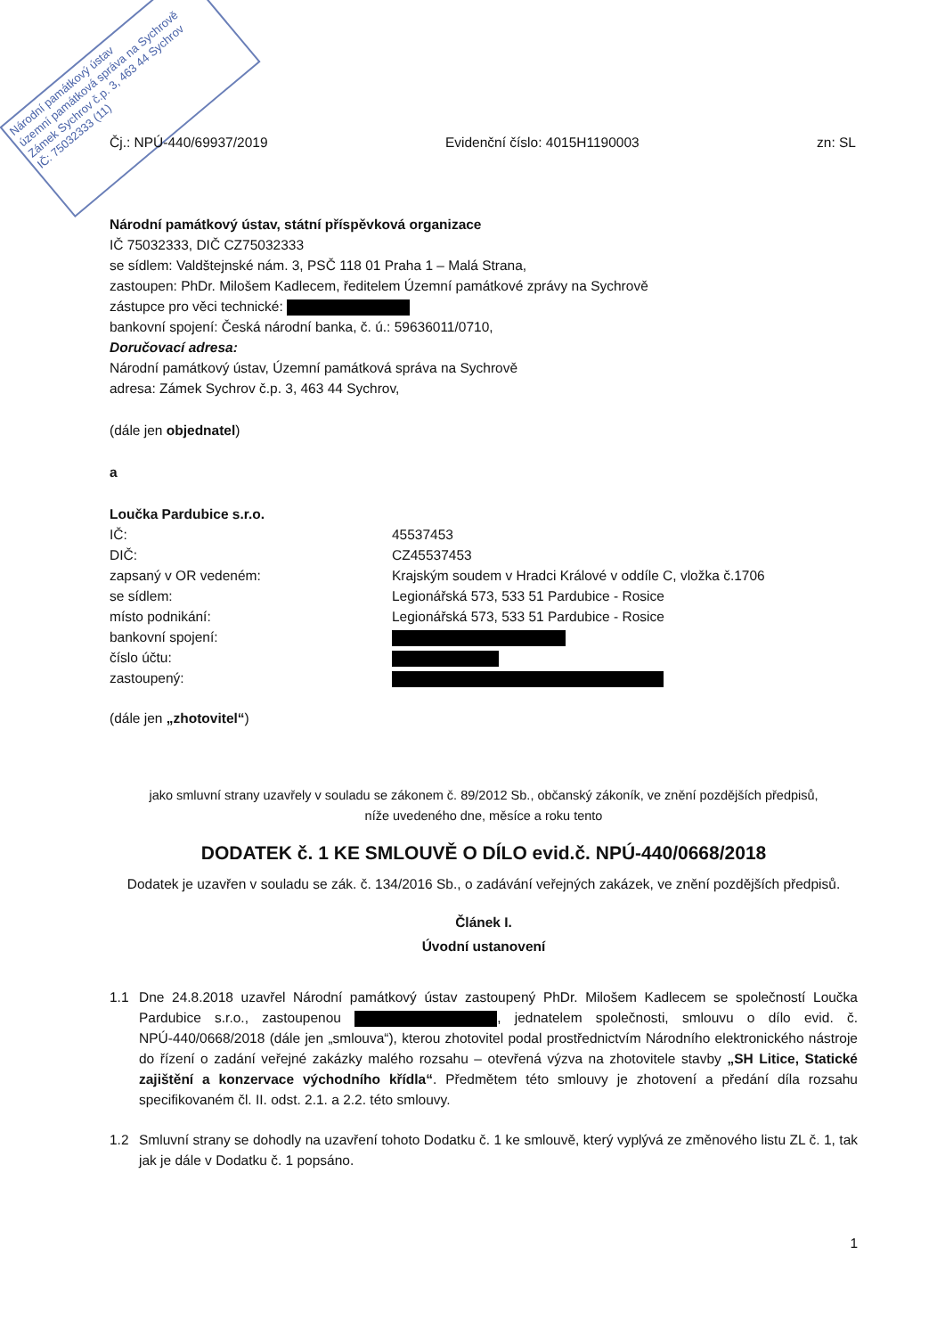Národní památkový ústav
územní památková správa na Sychrově
Zámek Sychrov č.p. 3, 463 44 Sychrov
IČ: 75032333 (11)
Čj.: NPÚ-440/69937/2019 Evidenční číslo: 4015H1190003 zn: SL
Národní památkový ústav, státní příspěvková organizace
IČ 75032333, DIČ CZ75032333
se sídlem: Valdštejnské nám. 3, PSČ 118 01 Praha 1 – Malá Strana,
zastoupen: PhDr. Milošem Kadlecem, ředitelem Územní památkové zprávy na Sychrově
zástupce pro věci technické:
bankovní spojení: Česká národní banka, č. ú.: 59636011/0710,
Doručovací adresa:
Národní památkový ústav, Územní památková správa na Sychrově
adresa: Zámek Sychrov č.p. 3, 463 44 Sychrov,
(dále jen objednatel)
a
Loučka Pardubice s.r.o.
IČ: 45537453
DIČ: CZ45537453
zapsaný v OR vedeném: Krajským soudem v Hradci Králové v oddíle C, vložka č.1706
se sídlem: Legionářská 573, 533 51 Pardubice - Rosice
místo podnikání: Legionářská 573, 533 51 Pardubice - Rosice
bankovní spojení:
číslo účtu:
zastoupený:
(dále jen „zhotovitel“)
jako smluvní strany uzavřely v souladu se zákonem č. 89/2012 Sb., občanský zákoník, ve znění pozdějších předpisů,
níže uvedeného dne, měsíce a roku tento
DODATEK č. 1 KE SMLOUVĚ O DÍLO evid.č. NPÚ-440/0668/2018
Dodatek je uzavřen v souladu se zák. č. 134/2016 Sb., o zadávání veřejných zakázek, ve znění pozdějších předpisů.
Článek I.
Úvodní ustanovení
1.1 Dne 24.8.2018 uzavřel Národní památkový ústav zastoupený PhDr. Milošem Kadlecem se společností Loučka Pardubice s.r.o., zastoupenou , jednatelem společnosti, smlouvu o dílo evid. č. NPÚ-440/0668/2018 (dále jen „smlouva“), kterou zhotovitel podal prostřednictvím Národního elektronického nástroje do řízení o zadání veřejné zakázky malého rozsahu – otevřená výzva na zhotovitele stavby „SH Litice, Statické zajištění a konzervace východního křídla“. Předmětem této smlouvy je zhotovení a předání díla rozsahu specifikovaném čl. II. odst. 2.1. a 2.2. této smlouvy.
1.2 Smluvní strany se dohodly na uzavření tohoto Dodatku č. 1 ke smlouvě, který vyplývá ze změnového listu ZL č. 1, tak jak je dále v Dodatku č. 1 popsáno.
1